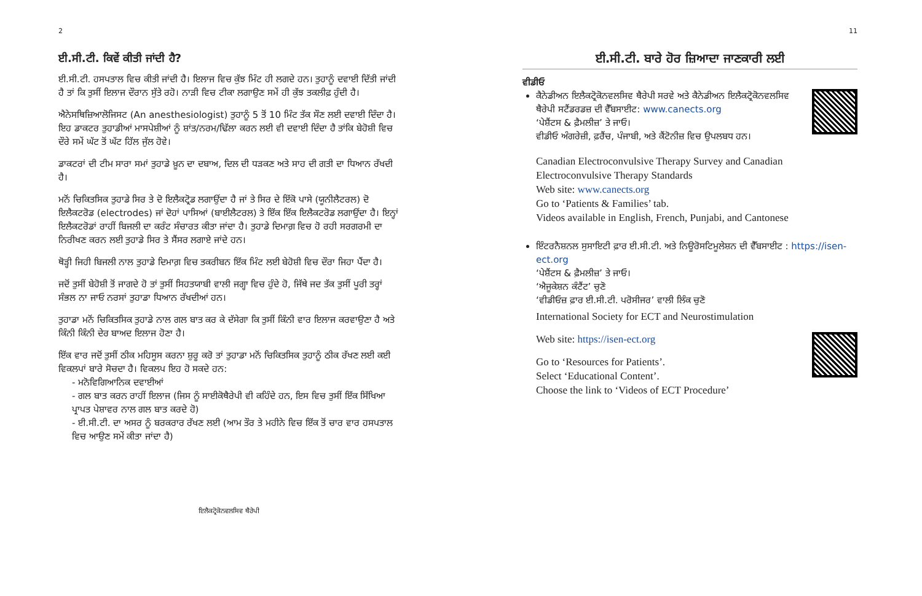2
ਈ.ਸੀ.ਟੀ. ਕਿਵੇਂ ਕੀਤੀ ਜਾਂਦੀ ਹੈ?
ਈ.ਸੀ.ਟੀ. ਹਸਪਤਾਲ ਵਿਚ ਕੀਤੀ ਜਾਂਦੀ ਹੈ। ਇਲਾਜ ਵਿਚ ਕੁੱਝ ਮਿੰਟ ਹੀ ਲਗਦੇ ਹਨ। ਤੁਹਾਨੂੰ ਦਵਾਈ ਦਿੱਤੀ ਜਾਂਦੀ ਹੈ ਤਾਂ ਕਿ ਤੁਸੀਂ ਇਲਾਜ ਦੌਰਾਨ ਸੁੱਤੇ ਰਹੋ। ਨਾੜੀ ਵਿਚ ਟੀਕਾ ਲਗਾਉਣ ਸਮੇਂ ਹੀ ਕੁੱਝ ਤਕਲੀਫ਼ ਹੁੰਦੀ ਹੈ।
ਐਨੇਸਥਿਜ਼ਿਆਲੋਜਿਸਟ (An anesthesiologist) ਤੁਹਾਨੂੰ 5 ਤੋਂ 10 ਮਿੰਟ ਤੱਕ ਸੌਣ ਲਈ ਦਵਾਈ ਦਿੰਦਾ ਹੈ। ਇਹ ਡਾਕਟਰ ਤੁਹਾਡੀਆਂ ਮਾਸਪੇਸ਼ੀਆਂ ਨੂੰ ਸ਼ਾਂਤ/ਨਰਮ/ਢਿੱਲਾ ਕਰਨ ਲਈ ਵੀ ਦਵਾਈ ਦਿੰਦਾ ਹੈ ਤਾਂਕਿ ਬੇਹੋਸ਼ੀ ਵਿਚ ਦੌਰੇ ਸਮੇਂ ਘੱਟ ਤੋਂ ਘੱਟ ਹਿੱਲ ਜੁੱਲ ਹੋਵੇ।
ਡਾਕਟਰਾਂ ਦੀ ਟੀਮ ਸਾਰਾ ਸਮਾਂ ਤੁਹਾਡੇ ਖ਼ੂਨ ਦਾ ਦਬਾਅ, ਦਿਲ ਦੀ ਧੜਕਣ ਅਤੇ ਸਾਹ ਦੀ ਗਤੀ ਦਾ ਧਿਆਨ ਰੱਖਦੀ ਹੈ।
ਮਨੋਂ ਚਿਕਿਤਸਿਕ ਤੁਹਾਡੇ ਸਿਰ ਤੇ ਦੋ ਇਲੈਕਟ੍ਰੋਡ ਲਗਾਉਂਦਾ ਹੈ ਜਾਂ ਤੇ ਸਿਰ ਦੇ ਇੱਕੋ ਪਾਸੇ (ਯੂਨੀਲੈਟਰਲ) ਦੋ ਇਲੈਕਟਰੋਡ (electrodes) ਜਾਂ ਦੋਹਾਂ ਪਾਸਿਆਂ (ਬਾਈਲੈਟਰਲ) ਤੇ ਇੱਕ ਇੱਕ ਇਲੈਕਟਰੋਡ ਲਗਾਉਂਦਾ ਹੈ। ਇਨ੍ਹਾਂ ਇਲੈਕਟਰੋਡਾਂ ਰਾਹੀਂ ਬਿਜਲੀ ਦਾ ਕਰੰਟ ਸੰਚਾਰਤ ਕੀਤਾ ਜਾਂਦਾ ਹੈ। ਤੁਹਾਡੇ ਦਿਮਾਗ਼ ਵਿਚ ਹੋ ਰਹੀ ਸਰਗਰਮੀ ਦਾ ਨਿਰੀਖਣ ਕਰਨ ਲਈ ਤੁਹਾਡੇ ਸਿਰ ਤੇ ਸੈਂਸਰ ਲਗਾਏ ਜਾਂਦੇ ਹਨ।
ਥੋੜ੍ਹੀ ਜਿਹੀ ਬਿਜਲੀ ਨਾਲ ਤੁਹਾਡੇ ਦਿਮਾਗ਼ ਵਿਚ ਤਕਰੀਬਨ ਇੱਕ ਮਿੰਟ ਲਈ ਬੇਹੋਸ਼ੀ ਵਿਚ ਦੌਰਾ ਜਿਹਾ ਪੈਂਦਾ ਹੈ।
ਜਦੋਂ ਤੁਸੀਂ ਬੇਹੋਸ਼ੀ ਤੋਂ ਜਾਗਦੇ ਹੋ ਤਾਂ ਤੁਸੀਂ ਸਿਹਤਯਾਬੀ ਵਾਲੀ ਜਗ੍ਹਾ ਵਿਚ ਹੁੰਦੇ ਹੋ, ਜਿੱਥੇ ਜਦ ਤੱਕ ਤੁਸੀਂ ਪੂਰੀ ਤਰ੍ਹਾਂ ਸੰਭਲ ਨਾ ਜਾਓ ਨਰਸਾਂ ਤੁਹਾਡਾ ਧਿਆਨ ਰੱਖਦੀਆਂ ਹਨ।
ਤੁਹਾਡਾ ਮਨੋਂ ਚਿਕਿਤਸਿਕ ਤੁਹਾਡੇ ਨਾਲ ਗਲ ਬਾਤ ਕਰ ਕੇ ਦੱਸੇਗਾ ਕਿ ਤੁਸੀਂ ਕਿੰਨੀ ਵਾਰ ਇਲਾਜ ਕਰਵਾਉਣਾ ਹੈ ਅਤੇ ਕਿੰਨੀ ਕਿੰਨੀ ਦੇਰ ਬਾਅਦ ਇਲਾਜ ਹੋਣਾ ਹੈ।
ਇੱਕ ਵਾਰ ਜਦੋਂ ਤੁਸੀਂ ਠੀਕ ਮਹਿਸੂਸ ਕਰਨਾ ਸ਼ੁਰੂ ਕਰੋ ਤਾਂ ਤੁਹਾਡਾ ਮਨੋਂ ਚਿਕਿਤਸਿਕ ਤੁਹਾਨੂੰ ਠੀਕ ਰੱਖਣ ਲਈ ਕਈ ਵਿਕਲਪਾਂ ਬਾਰੇ ਸੋਚਦਾ ਹੈ। ਵਿਕਲਪ ਇਹ ਹੋ ਸਕਦੇ ਹਨ:
- ਮਨੋਵਿਗਿਆਨਿਕ ਦਵਾਈਆਂ
- ਗਲ ਬਾਤ ਕਰਨ ਰਾਹੀਂ ਇਲਾਜ (ਜਿਸ ਨੂੰ ਸਾਈਕੋਥੈਰੇਪੀ ਵੀ ਕਹਿੰਦੇ ਹਨ, ਇਸ ਵਿਚ ਤੁਸੀਂ ਇੱਕ ਸਿੱਖਿਆ ਪ੍ਰਾਪਤ ਪੇਸ਼ਾਵਰ ਨਾਲ ਗਲ ਬਾਤ ਕਰਦੇ ਹੋ)
- ਈ.ਸੀ.ਟੀ. ਦਾ ਅਸਰ ਨੂੰ ਬਰਕਰਾਰ ਰੱਖਣ ਲਈ (ਆਮ ਤੌਰ ਤੇ ਮਹੀਨੇ ਵਿਚ ਇੱਕ ਤੋਂ ਚਾਰ ਵਾਰ ਹਸਪਤਾਲ ਵਿਚ ਆਉਣ ਸਮੇਂ ਕੀਤਾ ਜਾਂਦਾ ਹੈ)
ਇਲੈਕਟ੍ਰੋਕੋਨਵਲਸਿਵ ਥੈਰੇਪੀ
11
ਈ.ਸੀ.ਟੀ. ਬਾਰੇ ਹੋਰ ਜ਼ਿਆਦਾ ਜਾਣਕਾਰੀ ਲਈ
ਵੀਡੀਓ
ਕੈਨੇਡੀਅਨ ਇਲੈਕਟ੍ਰੋਕੋਨਵਲਸਿਵ ਥੈਰੇਪੀ ਸਰਵੇ ਅਤੇ ਕੈਨੇਡੀਅਨ ਇਲੈਕਟ੍ਰੋਕੋਨਵਲਸਿਵ ਥੈਰੇਪੀ ਸਟੈਂਡਰਡਜ਼ ਦੀ ਵੈੱਬਸਾਈਟ: www.canects.org
‘ਪੇਸ਼ੈਂਟਸ & ਫ਼ੈਮਲੀਜ਼’ ਤੇ ਜਾਓ।
ਵੀਡੀਓ ਅੰਗਰੇਜ਼ੀ, ਫ਼ਰੈਂਚ, ਪੰਜਾਬੀ, ਅਤੇ ਕੈਂਟੋਨੀਜ਼ ਵਿਚ ਉਪਲਬਧ ਹਨ।
Canadian Electroconvulsive Therapy Survey and Canadian Electroconvulsive Therapy Standards
Web site: www.canects.org
Go to ‘Patients & Families’ tab.
Videos available in English, French, Punjabi, and Cantonese
ਇੰਟਰਨੈਸ਼ਨਲ ਸੁਸਾਇਟੀ ਫ਼ਾਰ ਈ.ਸੀ.ਟੀ. ਅਤੇ ਨਿਊਰੋਸਟਿਮੂਲੇਸ਼ਨ ਦੀ ਵੈੱਬਸਾਈਟ : https://isen-ect.org
‘ਪੇਸ਼ੈਂਟਸ & ਫ਼ੈਮਲੀਜ਼’ ਤੇ ਜਾਓ।
‘ਐਜੂਕੇਸ਼ਨ ਕੰਟੈਂਟ’ ਚੁਣੋ
‘ਵੀਡੀਓਜ਼ ਫ਼ਾਰ ਈ.ਸੀ.ਟੀ. ਪਰੋਸੀਜਰ’ ਵਾਲੀ ਲਿੰਕ ਚੁਣੋ
International Society for ECT and Neurostimulation
Web site: https://isen-ect.org
Go to ‘Resources for Patients’.
Select ‘Educational Content’.
Choose the link to ‘Videos of ECT Procedure’